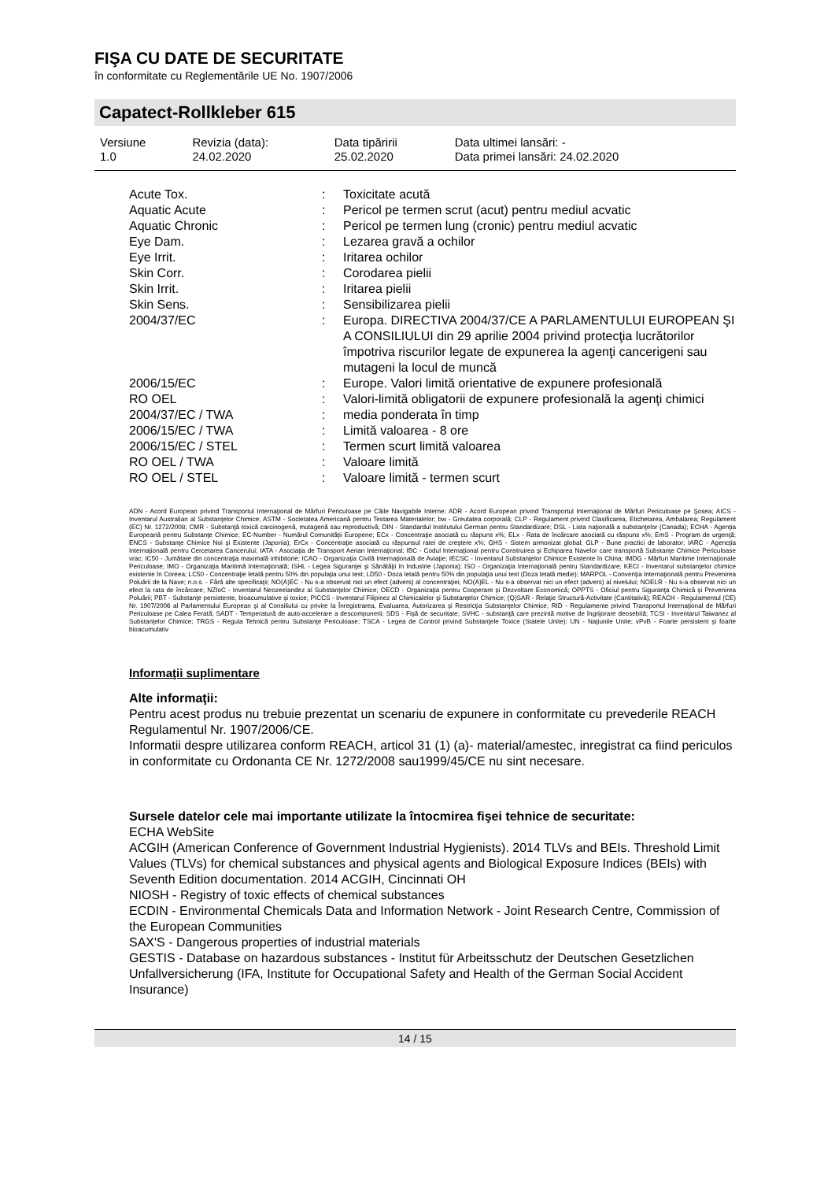FIŞA CU DATE DE SECURITATE
în conformitate cu Reglementările UE No. 1907/2006
Capatect-Rollkleber 615
| Versiune 1.0 | Revizia (data): 24.02.2020 | Data tipăririi 25.02.2020 | Data ultimei lansări: - Data primei lansări: 24.02.2020 |
| Acute Tox. | : | Toxicitate acută |
| Aquatic Acute | : | Pericol pe termen scrut (acut) pentru mediul acvatic |
| Aquatic Chronic | : | Pericol pe termen lung (cronic) pentru mediul acvatic |
| Eye Dam. | : | Lezarea gravă a ochilor |
| Eye Irrit. | : | Iritarea ochilor |
| Skin Corr. | : | Corodarea pielii |
| Skin Irrit. | : | Iritarea pielii |
| Skin Sens. | : | Sensibilizarea pielii |
| 2004/37/EC | : | Europa. DIRECTIVA 2004/37/CE A PARLAMENTULUI EUROPEAN ŞI A CONSILIULUI din 29 aprilie 2004 privind protecţia lucrătorilor împotriva riscurilor legate de expunerea la agenţi cancerigeni sau mutageni la locul de muncă |
| 2006/15/EC | : | Europe. Valori limită orientative de expunere profesională |
| RO OEL | : | Valori-limită obligatorii de expunere profesională la agenţi chimici |
| 2004/37/EC / TWA | : | media ponderata în timp |
| 2006/15/EC / TWA | : | Limită valoarea - 8 ore |
| 2006/15/EC / STEL | : | Termen scurt limită valoarea |
| RO OEL / TWA | : | Valoare limită |
| RO OEL / STEL | : | Valoare limită - termen scurt |
ADN - Acord European privind Transportul Internaţional de Mărfuri Periculoase pe Căile Navigabile Interne; ADR - Acord European privind Transportul Internaţional de Mărfuri Periculoase pe Şosea; AICS - Inventarul Australian al Substanţelor Chimice; ASTM - Societatea Americană pentru Testarea Materialelor; bw - Greutatea corporală; CLP - Regulament privind Clasificarea, Etichetarea, Ambalarea; Regulament (EC) Nr. 1272/2008; CMR - Substanţă toxică carcinogenă, mutagenă sau reproductivă; DIN - Standardul Institutului German pentru Standardizare; DSL - Lista naţională a substanţelor (Canada); ECHA - Agenţia Europeană pentru Substanţe Chimice; EC-Number - Numărul Comunităţii Europene; ECx - Concentraţie asociată cu răspuns x%; ELx - Rata de încărcare asociată cu răspuns x%; EmS - Program de urgenţă; ENCS - Substanţe Chimice Noi şi Existente (Japonia); ErCx - Concentraţie asociată cu răspunsul ratei de creştere x%; GHS - Sistem armonizat global; GLP - Bune practici de laborator; IARC - Agencţia Internaţională pentru Cercetarea Cancerului; IATA - Asociaţia de Transport Aerian Internaţional; IBC - Codul Internaţional pentru Construirea şi Echiparea Navelor care transportă Substanţe Chimice Periculoase vrac; IC50 - Jumătate din concentraţia maximală inhibitorie; ICAO - Organizaţia Civilă Internaţională de Aviaţie; IECSC - Inventarul Substanţelor Chimice Existente în China; IMDG - Mărfuri Maritime Internaţionale Periculoase; IMO - Organizaţia Maritimă Internaţională; ISHL - Legea Siguranţei şi Sănătăţii în Industrie (Japonia); ISO - Organizaţia Internaţională pentru Standardizare; KECI - Inventarul substanţelor chimice existente în Coreea; LC50 - Concentraţie letală pentru 50% din populaţia unui test; LD50 - Doza letală pentru 50% din populaţia unui test (Doza letală medie); MARPOL - Convenţia Internaţională pentru Prevenirea Poluării de la Nave; n.o.s. - Fără alte specificaţii; NO(A)EC - Nu s-a observat nici un efect (advers) al concentraţiei; NO(A)EL - Nu s-a observat nici un efect (advers) al nivelului; NOELR - Nu s-a observat nici un efect la rata de încărcare; NZIoC - Inventarul Neozeelandez al Substanţelor Chimice; OECD - Organizaţia pentru Cooperare şi Dezvoltare Economică; OPPTS - Oficiul pentru Siguranţa Chimică şi Prevenirea Poluării; PBT - Substanţe persistente, bioacumulative şi toxice; PICCS - Inventarul Filipinez al Chimicalelor şi Substanţelor Chimice; (Q)SAR - Relaţie Structură-Activitate (Cantitativă); REACH - Regulamentul (CE) Nr. 1907/2006 al Parlamentului European şi al Consiliului cu privire la Înregistrarea, Evaluarea, Autorizarea şi Restricţia Substanţelor Chimice; RID - Regulamente privind Transportul Internaţional de Mărfuri Periculoase pe Calea Ferată; SADT - Temperatură de auto-accelerare a descompunerii; SDS - Fişă de securitate; SVHC - substanţă care prezintă motive de îngrijorare deosebită; TCSI - Inventarul Taiwanez al Substanţelor Chimice; TRGS - Regula Tehnică pentru Substanţe Periculoase; TSCA - Legea de Control privind Substanţele Toxice (Statele Unite); UN - Naţiunile Unite; vPvB - Foarte persistent şi foarte bioacumulativ
Informaţii suplimentare
Alte informaţii:
Pentru acest produs nu trebuie prezentat un scenariu de expunere in conformitate cu prevederile REACH Regulamentul Nr. 1907/2006/CE.
Informatii despre utilizarea conform REACH, articol 31 (1) (a)- material/amestec, inregistrat ca fiind periculos in conformitate cu Ordonanta CE Nr. 1272/2008 sau1999/45/CE nu sint necesare.
Sursele datelor cele mai importante utilizate la întocmirea fişei tehnice de securitate:
ECHA WebSite
ACGIH (American Conference of Government Industrial Hygienists). 2014 TLVs and BEIs. Threshold Limit Values (TLVs) for chemical substances and physical agents and Biological Exposure Indices (BEIs) with Seventh Edition documentation. 2014 ACGIH, Cincinnati OH
NIOSH - Registry of toxic effects of chemical substances
ECDIN - Environmental Chemicals Data and Information Network - Joint Research Centre, Commission of the European Communities
SAX'S - Dangerous properties of industrial materials
GESTIS - Database on hazardous substances - Institut für Arbeitsschutz der Deutschen Gesetzlichen Unfallversicherung (IFA, Institute for Occupational Safety and Health of the German Social Accident Insurance)
14 / 15